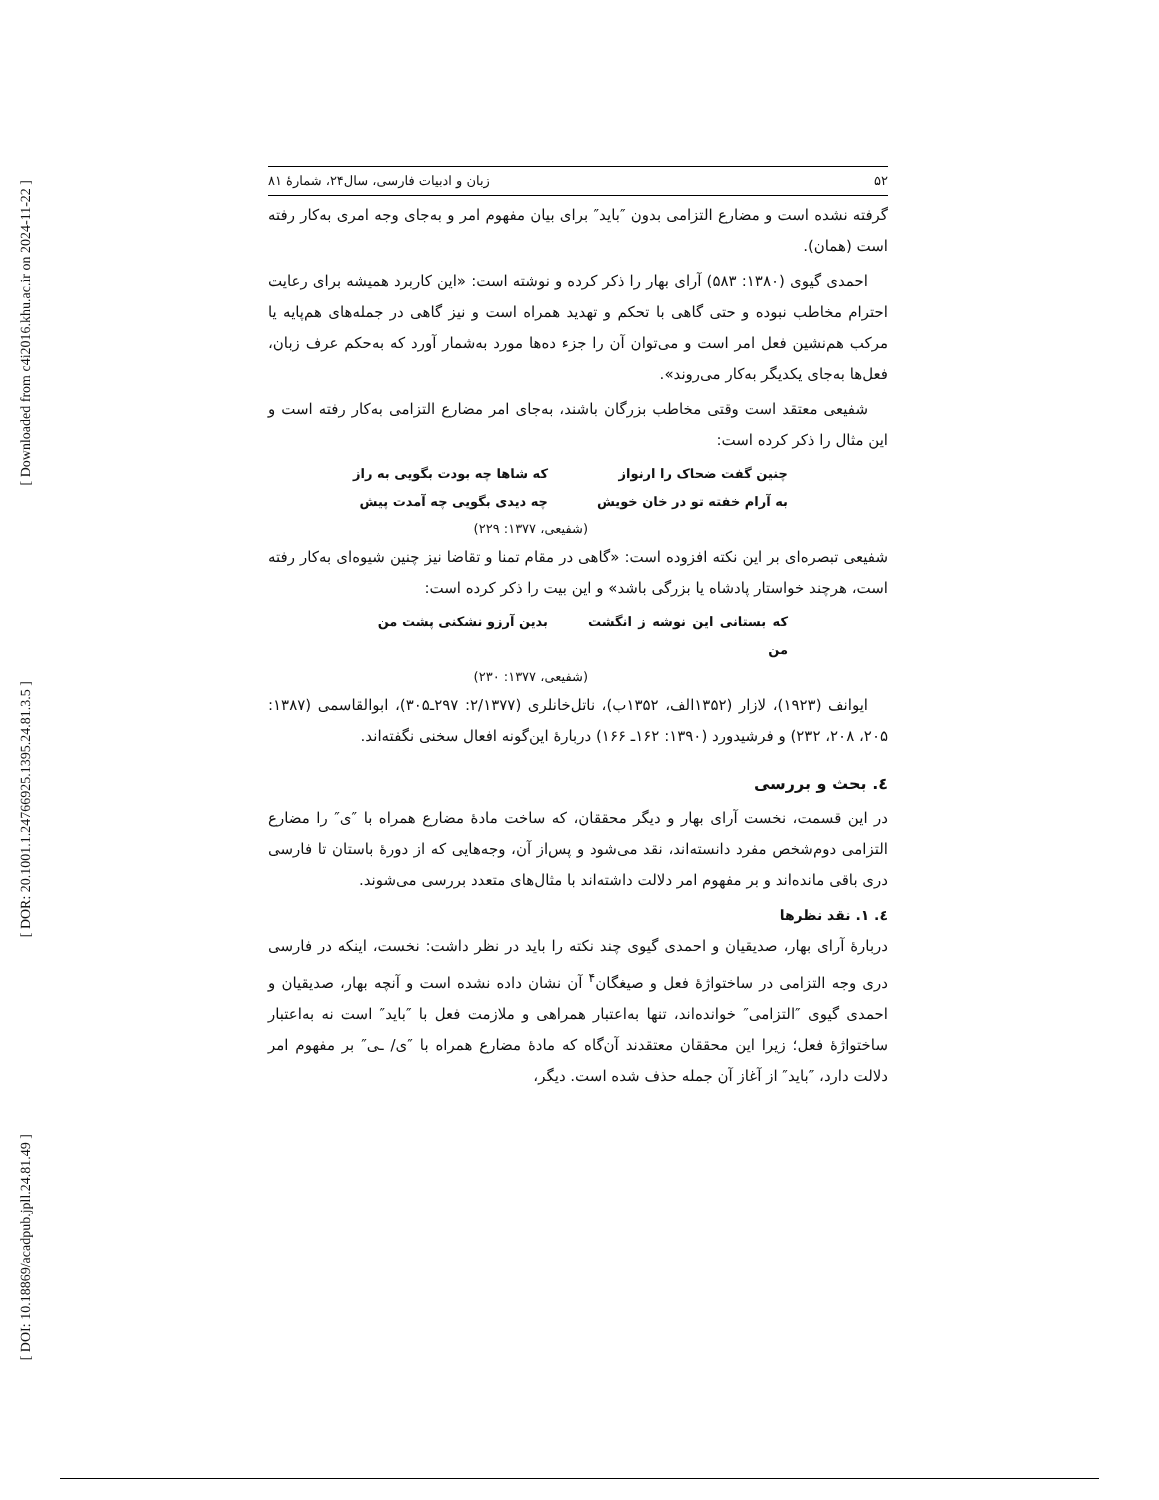[ Downloaded from c4i2016.khu.ac.ir on 2024-11-22 ]
[ DOR: 20.1001.1.24766925.1395.24.81.3.5 ]
[ DOI: 10.18869/acadpub.jpll.24.81.49 ]
۵۲ زبان و ادبیات فارسی، سال۲۴، شمارۀ ۸۱
گرفته نشده است و مضارع التزامی بدون ″باید″ برای بیان مفهوم امر و به‌جای وجه امری به‌کار رفته است (همان).
احمدی گیوی (۱۳۸۰: ۵۸۳) آرای بهار را ذکر کرده و نوشته است: «این کاربرد همیشه برای رعایت احترام مخاطب نبوده و حتی گاهی با تحکم و تهدید همراه است و نیز گاهی در جمله‌های هم‌پایه یا مرکب هم‌نشین فعل امر است و می‌توان آن را جزء ده‌ها مورد به‌شمار آورد که به‌حکم عرف زبان، فعل‌ها به‌جای یکدیگر به‌کار می‌روند».
شفیعی معتقد است وقتی مخاطب بزرگان باشند، به‌جای امر مضارع التزامی به‌کار رفته است و این مثال را ذکر کرده است:
چنین گفت ضحاک را ارنواز که شاها چه بودت بگویی به راز
به آرام خفته تو در خان خویش چه دیدی بگویی چه آمدت پیش
(شفیعی، ۱۳۷۷: ۲۲۹)
شفیعی تبصره‌ای بر این نکته افزوده است: «گاهی در مقام تمنا و تقاضا نیز چنین شیوه‌ای به‌کار رفته است، هرچند خواستار پادشاه یا بزرگی باشد» و این بیت را ذکر کرده است:
که بستانی این نوشه ز انگشت من بدین آرزو نشکنی پشت من
(شفیعی، ۱۳۷۷: ۲۳۰)
ایوانف (۱۹۲۳)، لازار (۱۳۵۲الف، ۱۳۵۲ب)، ناتل‌خانلری (۲/۱۳۷۷: ۲۹۷ـ۳۰۵)، ابوالقاسمی (۱۳۸۷: ۲۰۵، ۲۰۸، ۲۳۲) و فرشیدورد (۱۳۹۰: ۱۶۲ـ ۱۶۶) دربارۀ این‌گونه افعال سخنی نگفته‌اند.
٤. بحث و بررسی
در این قسمت، نخست آرای بهار و دیگر محققان، که ساخت مادۀ مضارع همراه با ″ی″ را مضارع التزامی دوم‌شخص مفرد دانسته‌اند، نقد می‌شود و پس‌از آن، وجه‌هایی که از دورۀ باستان تا فارسی دری باقی مانده‌اند و بر مفهوم امر دلالت داشته‌اند با مثال‌های متعدد بررسی می‌شوند.
٤. ١. نقد نظرها
دربارۀ آرای بهار، صدیقیان و احمدی گیوی چند نکته را باید در نظر داشت: نخست، اینکه در فارسی دری وجه التزامی در ساختواژۀ فعل و صیغگان<sup>۴</sup> آن نشان داده نشده است و آنچه بهار، صدیقیان و احمدی گیوی ″التزامی″ خوانده‌اند، تنها به‌اعتبار همراهی و ملازمت فعل با ″باید″ است نه به‌اعتبار ساختواژۀ فعل؛ زیرا این محققان معتقدند آن‌گاه که مادۀ مضارع همراه با ″ی/ ـی″ بر مفهوم امر دلالت دارد، ″باید″ از آغاز آن جمله حذف شده است. دیگر،